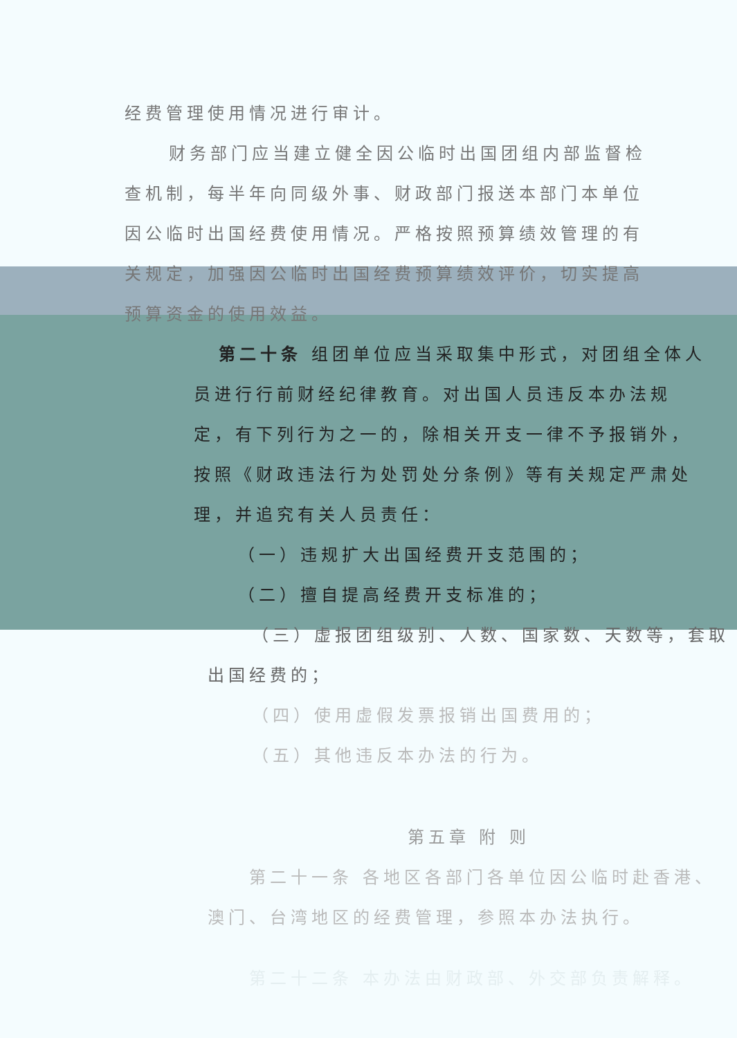经费管理使用情况进行审计。
财务部门应当建立健全因公临时出国团组内部监督检查机制，每半年向同级外事、财政部门报送本部门本单位因公临时出国经费使用情况。严格按照预算绩效管理的有关规定，加强因公临时出国经费预算绩效评价，切实提高预算资金的使用效益。
第二十条 组团单位应当采取集中形式，对团组全体人员进行行前财经纪律教育。对出国人员违反本办法规定，有下列行为之一的，除相关开支一律不予报销外，按照《财政违法行为处罚处分条例》等有关规定严肃处理，并追究有关人员责任：
（一）违规扩大出国经费开支范围的；
（二）擅自提高经费开支标准的；
（三）虚报团组级别、人数、国家数、天数等，套取出国经费的；
（四）使用虚假发票报销出国费用的；
（五）其他违反本办法的行为。
第五章 附 则
第二十一条 各地区各部门各单位因公临时赴香港、澳门、台湾地区的经费管理，参照本办法执行。
第二十二条 本办法由财政部、外交部负责解释。